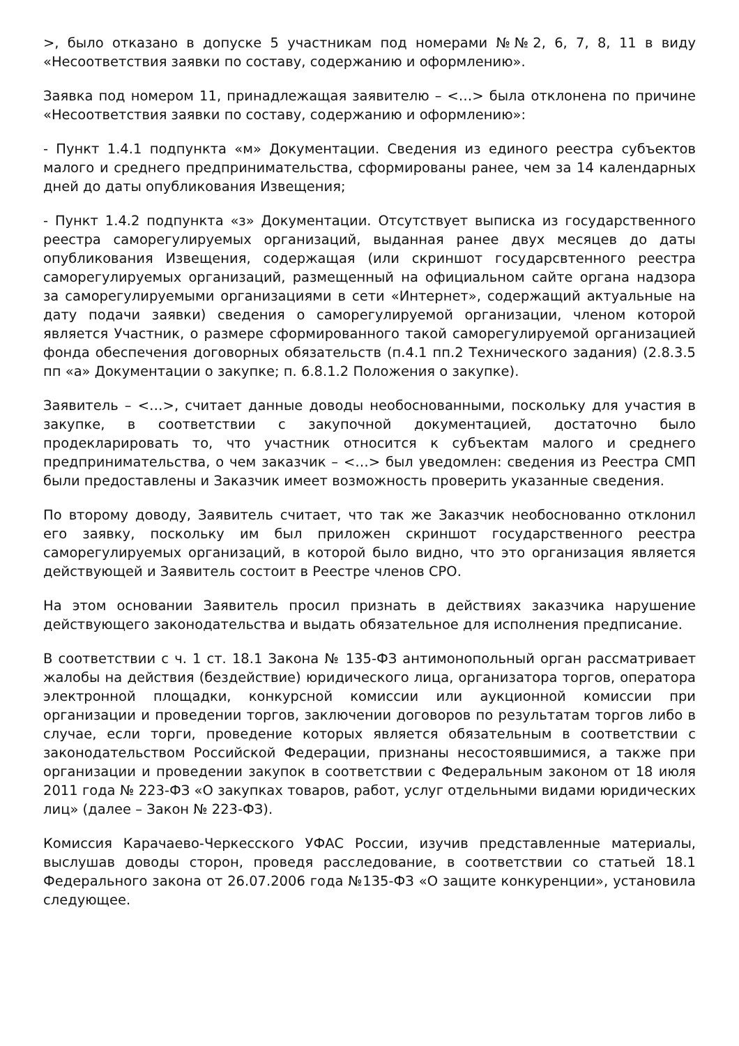>, было отказано в допуске 5 участникам под номерами №№2, 6, 7, 8, 11 в виду «Несоответствия заявки по составу, содержанию и оформлению».
Заявка под номером 11, принадлежащая заявителю – <…> была отклонена по причине «Несоответствия заявки по составу, содержанию и оформлению»:
- Пункт 1.4.1 подпункта «м» Документации. Сведения из единого реестра субъектов малого и среднего предпринимательства, сформированы ранее, чем за 14 календарных дней до даты опубликования Извещения;
- Пункт 1.4.2 подпункта «з» Документации. Отсутствует выписка из государственного реестра саморегулируемых организаций, выданная ранее двух месяцев до даты опубликования Извещения, содержащая (или скриншот государсвтенного реестра саморегулируемых организаций, размещенный на официальном сайте органа надзора за саморегулируемыми организациями в сети «Интернет», содержащий актуальные на дату подачи заявки) сведения о саморегулируемой организации, членом которой является Участник, о размере сформированного такой саморегулируемой организацией фонда обеспечения договорных обязательств (п.4.1 пп.2 Технического задания) (2.8.3.5 пп «а» Документации о закупке; п. 6.8.1.2 Положения о закупке).
Заявитель – <…>, считает данные доводы необоснованными, поскольку для участия в закупке, в соответствии с закупочной документацией, достаточно было продекларировать то, что участник относится к субъектам малого и среднего предпринимательства, о чем заказчик – <…> был уведомлен: сведения из Реестра СМП были предоставлены и Заказчик имеет возможность проверить указанные сведения.
По второму доводу, Заявитель считает, что так же Заказчик необоснованно отклонил его заявку, поскольку им был приложен скриншот государственного реестра саморегулируемых организаций, в которой было видно, что это организация является действующей и Заявитель состоит в Реестре членов СРО.
На этом основании Заявитель просил признать в действиях заказчика нарушение действующего законодательства и выдать обязательное для исполнения предписание.
В соответствии с ч. 1 ст. 18.1 Закона № 135-ФЗ антимонопольный орган рассматривает жалобы на действия (бездействие) юридического лица, организатора торгов, оператора электронной площадки, конкурсной комиссии или аукционной комиссии при организации и проведении торгов, заключении договоров по результатам торгов либо в случае, если торги, проведение которых является обязательным в соответствии с законодательством Российской Федерации, признаны несостоявшимися, а также при организации и проведении закупок в соответствии с Федеральным законом от 18 июля 2011 года № 223-ФЗ «О закупках товаров, работ, услуг отдельными видами юридических лиц» (далее – Закон № 223-ФЗ).
Комиссия Карачаево-Черкесского УФАС России, изучив представленные материалы, выслушав доводы сторон, проведя расследование, в соответствии со статьей 18.1 Федерального закона от 26.07.2006 года №135-ФЗ «О защите конкуренции», установила следующее.